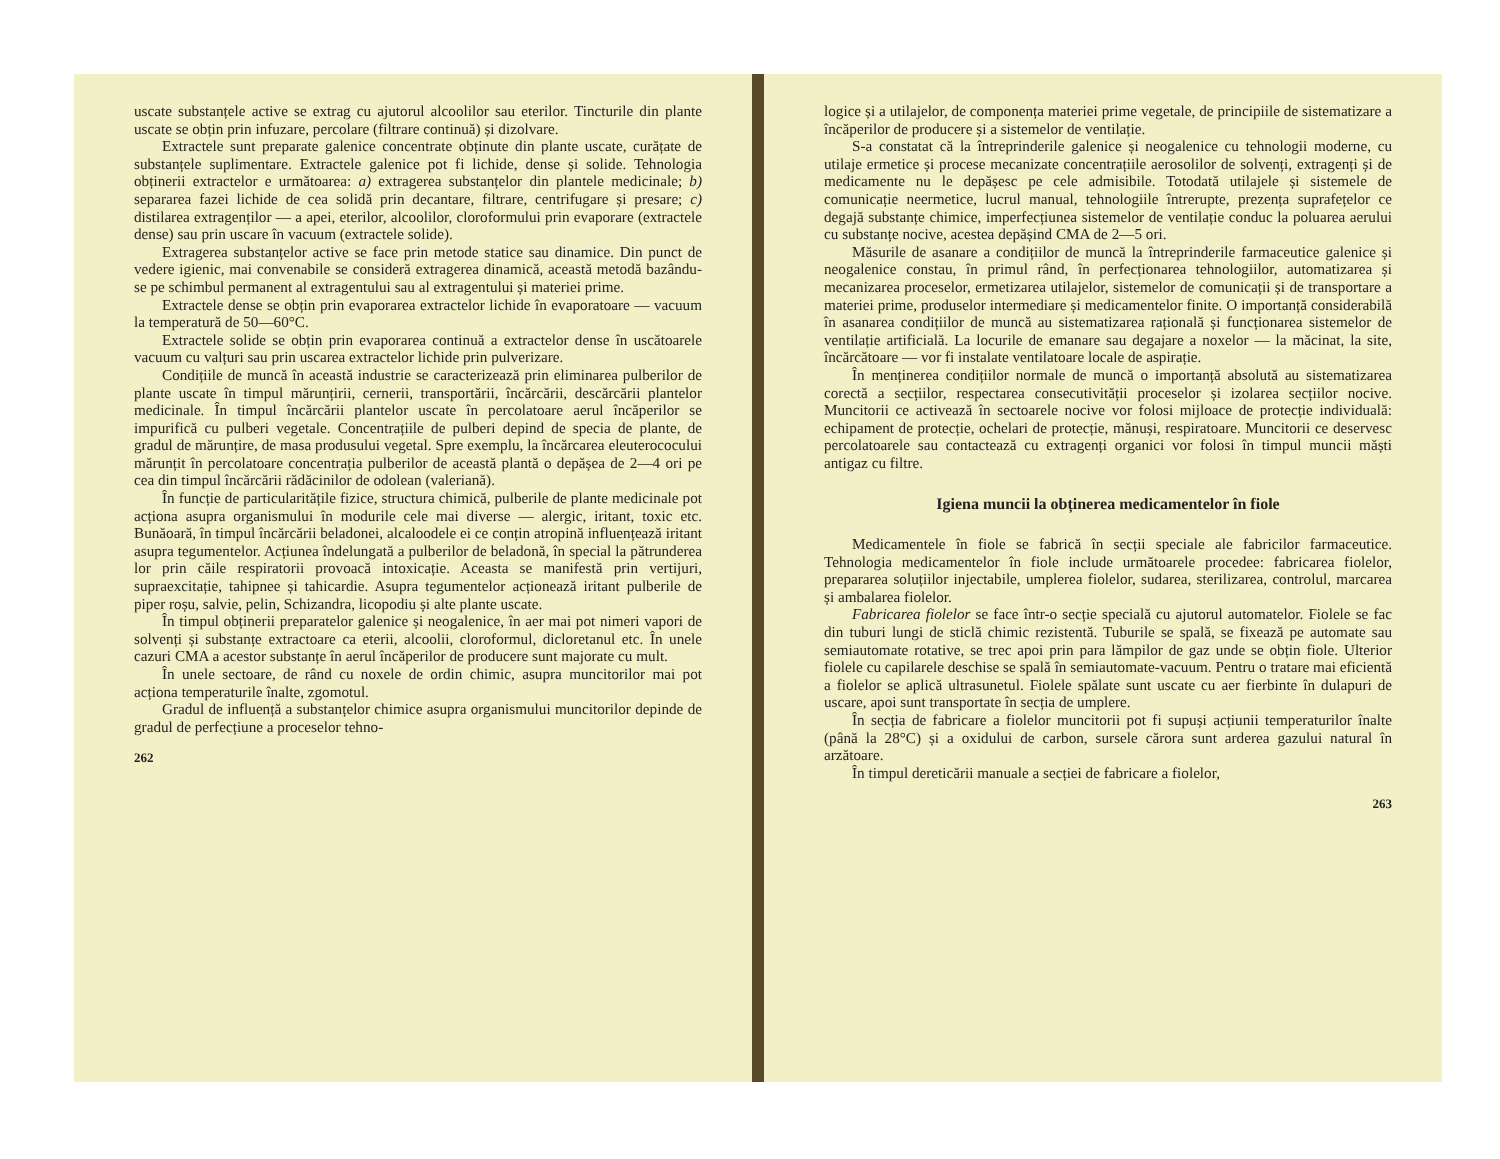uscate substanțele active se extrag cu ajutorul alcoolilor sau eterilor. Tincturile din plante uscate se obțin prin infuzare, percolare (filtrare continuă) și dizolvare.
Extractele sunt preparate galenice concentrate obținute din plante uscate, curățate de substanțele suplimentare. Extractele galenice pot fi lichide, dense și solide. Tehnologia obținerii extractelor e următoarea: a) extragerea substanțelor din plantele medicinale; b) separarea fazei lichide de cea solidă prin decantare, filtrare, centrifugare și presare; c) distilarea extragenților — a apei, eterilor, alcoolilor, cloroformului prin evaporare (extractele dense) sau prin uscare în vacuum (extractele solide).
Extragerea substanțelor active se face prin metode statice sau dinamice. Din punct de vedere igienic, mai convenabile se consideră extragerea dinamică, această metodă bazându-se pe schimbul permanent al extragentului sau al extragentului și materiei prime.
Extractele dense se obțin prin evaporarea extractelor lichide în evaporatoare — vacuum la temperatură de 50—60°C.
Extractele solide se obțin prin evaporarea continuă a extractelor dense în uscătoarele vacuum cu valțuri sau prin uscarea extractelor lichide prin pulverizare.
Condițiile de muncă în această industrie se caracterizează prin eliminarea pulberilor de plante uscate în timpul mărunțirii, cernerii, transportării, încărcării, descărcării plantelor medicinale. În timpul încărcării plantelor uscate în percolatoare aerul încăperilor se impurifică cu pulberi vegetale. Concentrațiile de pulberi depind de specia de plante, de gradul de mărunțire, de masa produsului vegetal. Spre exemplu, la încărcarea eleuterococului mărunțit în percolatoare concentrația pulberilor de această plantă o depășea de 2—4 ori pe cea din timpul încărcării rădăcinilor de odolean (valeriană).
În funcție de particularitățile fizice, structura chimică, pulberile de plante medicinale pot acționa asupra organismului în modurile cele mai diverse — alergic, iritant, toxic etc. Bunăoară, în timpul încărcării beladonei, alcaloodele ei ce conțin atropină influențează iritant asupra tegumentelor. Acțiunea îndelungată a pulberilor de beladonă, în special la pătrunderea lor prin căile respiratorii provoacă intoxicație. Aceasta se manifestă prin vertijuri, supraexcitație, tahipnee și tahicardie. Asupra tegumentelor acționează iritant pulberile de piper roșu, salvie, pelin, Schizandra, licopodiu și alte plante uscate.
În timpul obținerii preparatelor galenice și neogalenice, în aer mai pot nimeri vapori de solvenți și substanțe extractoare ca eterii, alcoolii, cloroformul, dicloretanul etc. În unele cazuri CMA a acestor substanțe în aerul încăperilor de producere sunt majorate cu mult.
În unele sectoare, de rând cu noxele de ordin chimic, asupra muncitorilor mai pot acționa temperaturile înalte, zgomotul.
Gradul de influență a substanțelor chimice asupra organismului muncitorilor depinde de gradul de perfecțiune a proceselor tehno-
262
logice și a utilajelor, de componența materiei prime vegetale, de principiile de sistematizare a încăperilor de producere și a sistemelor de ventilație.
S-a constatat că la întreprinderile galenice și neogalenice cu tehnologii moderne, cu utilaje ermetice și procese mecanizate concentrațiile aerosolilor de solvenți, extragenți și de medicamente nu le depășesc pe cele admisibile. Totodată utilajele și sistemele de comunicație neermetice, lucrul manual, tehnologiile întrerupte, prezența suprafețelor ce degajă substanțe chimice, imperfecțiunea sistemelor de ventilație conduc la poluarea aerului cu substanțe nocive, acestea depășind CMA de 2—5 ori.
Măsurile de asanare a condițiilor de muncă la întreprinderile farmaceutice galenice și neogalenice constau, în primul rând, în perfecționarea tehnologiilor, automatizarea și mecanizarea proceselor, ermetizarea utilajelor, sistemelor de comunicații și de transportare a materiei prime, produselor intermediare și medicamentelor finite. O importanță considerabilă în asanarea condițiilor de muncă au sistematizarea rațională și funcționarea sistemelor de ventilație artificială. La locurile de emanare sau degajare a noxelor — la măcinat, la site, încărcătoare — vor fi instalate ventilatoare locale de aspirație.
În menținerea condițiilor normale de muncă o importanță absolută au sistematizarea corectă a secțiilor, respectarea consecutivității proceselor și izolarea secțiilor nocive. Muncitorii ce activează în sectoarele nocive vor folosi mijloace de protecție individuală: echipament de protecție, ochelari de protecție, mănuși, respiratoare. Muncitorii ce deservesc percolatoarele sau contactează cu extragenți organici vor folosi în timpul muncii măști antigaz cu filtre.
Igiena muncii la obținerea medicamentelor în fiole
Medicamentele în fiole se fabrică în secții speciale ale fabricilor farmaceutice. Tehnologia medicamentelor în fiole include următoarele procedee: fabricarea fiolelor, prepararea soluțiilor injectabile, umplerea fiolelor, sudarea, sterilizarea, controlul, marcarea și ambalarea fiolelor.
Fabricarea fiolelor se face într-o secție specială cu ajutorul automatelor. Fiolele se fac din tuburi lungi de sticlă chimic rezistentă. Tuburile se spală, se fixează pe automate sau semiautomate rotative, se trec apoi prin para lămpilor de gaz unde se obțin fiole. Ulterior fiolele cu capilarele deschise se spală în semiautomate-vacuum. Pentru o tratare mai eficientă a fiolelor se aplică ultrasunetul. Fiolele spălate sunt uscate cu aer fierbinte în dulapuri de uscare, apoi sunt transportate în secția de umplere.
În secția de fabricare a fiolelor muncitorii pot fi supuși acțiunii temperaturilor înalte (până la 28°C) și a oxidului de carbon, sursele cărora sunt arderea gazului natural în arzătoare.
În timpul dereticării manuale a secției de fabricare a fiolelor,
263